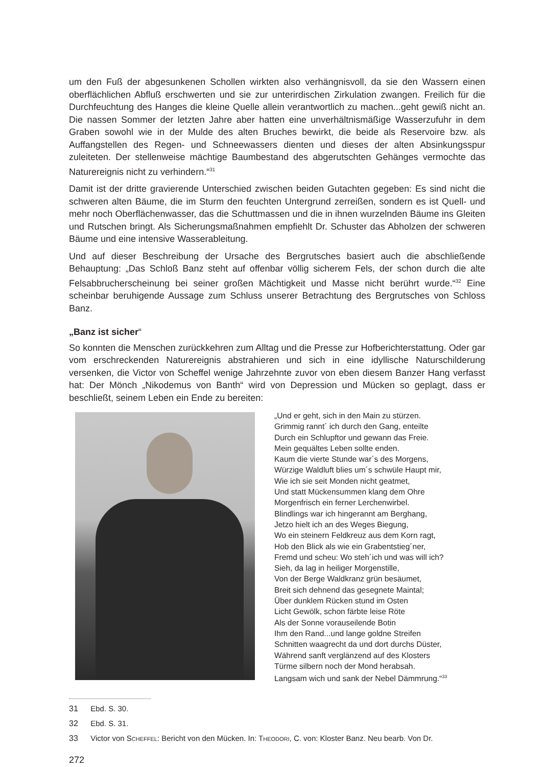um den Fuß der abgesunkenen Schollen wirkten also verhängnisvoll, da sie den Wassern einen oberflächlichen Abfluß erschwerten und sie zur unterirdischen Zirkulation zwangen. Freilich für die Durchfeuchtung des Hanges die kleine Quelle allein verantwortlich zu machen...geht gewiß nicht an. Die nassen Sommer der letzten Jahre aber hatten eine unverhältnismäßige Wasserzufuhr in dem Graben sowohl wie in der Mulde des alten Bruches bewirkt, die beide als Reservoire bzw. als Auffangstellen des Regen- und Schneewassers dienten und dieses der alten Absinkungsspur zuleiteten. Der stellenweise mächtige Baumbestand des abgerutschten Gehänges vermochte das Naturereignis nicht zu verhindern.“<sup>31</sup>
Damit ist der dritte gravierende Unterschied zwischen beiden Gutachten gegeben: Es sind nicht die schweren alten Bäume, die im Sturm den feuchten Untergrund zerreißen, sondern es ist Quell- und mehr noch Oberflächenwasser, das die Schuttmassen und die in ihnen wurzelnden Bäume ins Gleiten und Rutschen bringt. Als Sicherungsmaßnahmen empfiehlt Dr. Schuster das Abholzen der schweren Bäume und eine intensive Wasserableitung.
Und auf dieser Beschreibung der Ursache des Bergrutsches basiert auch die abschließende Behauptung: „Das Schloß Banz steht auf offenbar völlig sicherem Fels, der schon durch die alte Felsabbrucherscheinung bei seiner großen Mächtigkeit und Masse nicht berührt wurde.“<sup>32</sup> Eine scheinbar beruhigende Aussage zum Schluss unserer Betrachtung des Bergrutsches von Schloss Banz.
„Banz ist sicher“
So konnten die Menschen zurückkehren zum Alltag und die Presse zur Hofberichterstattung. Oder gar vom erschreckenden Naturereignis abstrahieren und sich in eine idyllische Naturschilderung versenken, die Victor von Scheffel wenige Jahrzehnte zuvor von eben diesem Banzer Hang verfasst hat: Der Mönch „Nikodemus von Banth“ wird von Depression und Mücken so geplagt, dass er beschließt, seinem Leben ein Ende zu bereiten:
„Und er geht, sich in den Main zu stürzen.
Grimmig rannt´ ich durch den Gang, enteilte
Durch ein Schlupftor und gewann das Freie.
Mein gequältes Leben sollte enden.
Kaum die vierte Stunde war´s des Morgens,
Würzige Waldluft blies um´s schwüle Haupt mir,
Wie ich sie seit Monden nicht geatmet,
Und statt Mückensummen klang dem Ohre
Morgenfrisch ein ferner Lerchenwirbel.
Blindlings war ich hingerannt am Berghang,
Jetzo hielt ich an des Weges Biegung,
Wo ein steinern Feldkreuz aus dem Korn ragt,
Hob den Blick als wie ein Grabentstieg´ner,
Fremd und scheu: Wo steh´ich und was will ich?
Sieh, da lag in heiliger Morgenstille,
Von der Berge Waldkranz grün besäumet,
Breit sich dehnend das gesegnete Maintal;
Über dunklem Rücken stund im Osten
Licht Gewölk, schon färbte leise Röte
Als der Sonne vorauseilende Botin
Ihm den Rand...und lange goldne Streifen
Schnitten waagrecht da und dort durchs Düster,
Während sanft verglänzend auf des Klosters
Türme silbern noch der Mond herabsah.
Langsam wich und sank der Nebel Dämmrung.“<sup>33</sup>
31 Ebd. S. 30.
32 Ebd. S. 31.
33 Victor von SCHEFFEL: Bericht von den Mücken. In: THEODORI, C. von: Kloster Banz. Neu bearb. Von Dr.
272